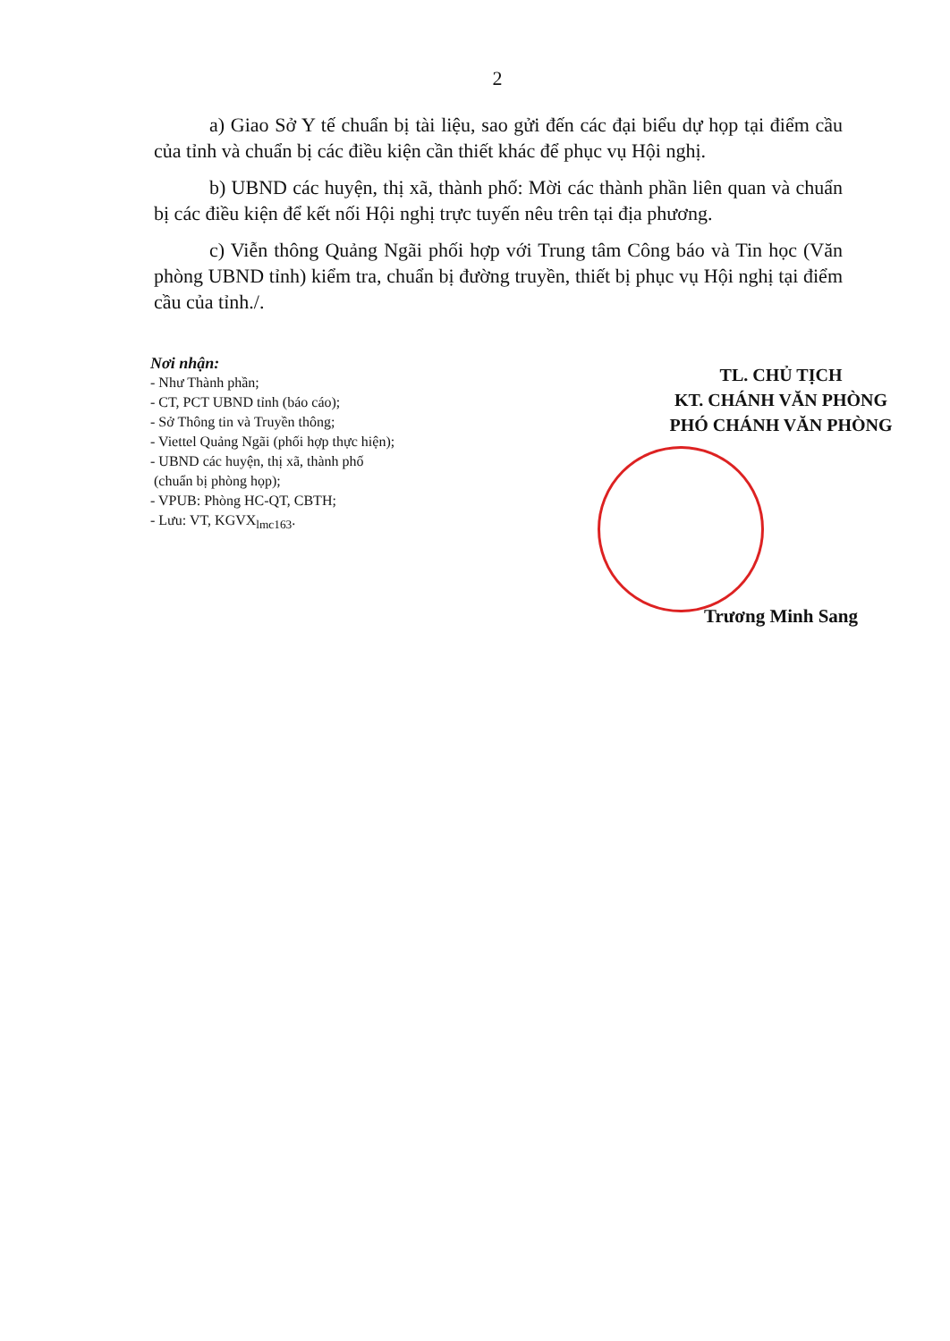2
a) Giao Sở Y tế chuẩn bị tài liệu, sao gửi đến các đại biểu dự họp tại điểm cầu của tỉnh và chuẩn bị các điều kiện cần thiết khác để phục vụ Hội nghị.
b) UBND các huyện, thị xã, thành phố: Mời các thành phần liên quan và chuẩn bị các điều kiện để kết nối Hội nghị trực tuyến nêu trên tại địa phương.
c) Viễn thông Quảng Ngãi phối hợp với Trung tâm Công báo và Tin học (Văn phòng UBND tỉnh) kiểm tra, chuẩn bị đường truyền, thiết bị phục vụ Hội nghị tại điểm cầu của tỉnh./.
Nơi nhận:
- Như Thành phần;
- CT, PCT UBND tỉnh (báo cáo);
- Sở Thông tin và Truyền thông;
- Viettel Quảng Ngãi (phối hợp thực hiện);
- UBND các huyện, thị xã, thành phố
(chuẩn bị phòng họp);
- VPUB: Phòng HC-QT, CBTH;
- Lưu: VT, KGVX<sub>lmc163</sub>.
TL. CHỦ TỊCH
KT. CHÁNH VĂN PHÒNG
PHÓ CHÁNH VĂN PHÒNG
Trương Minh Sang